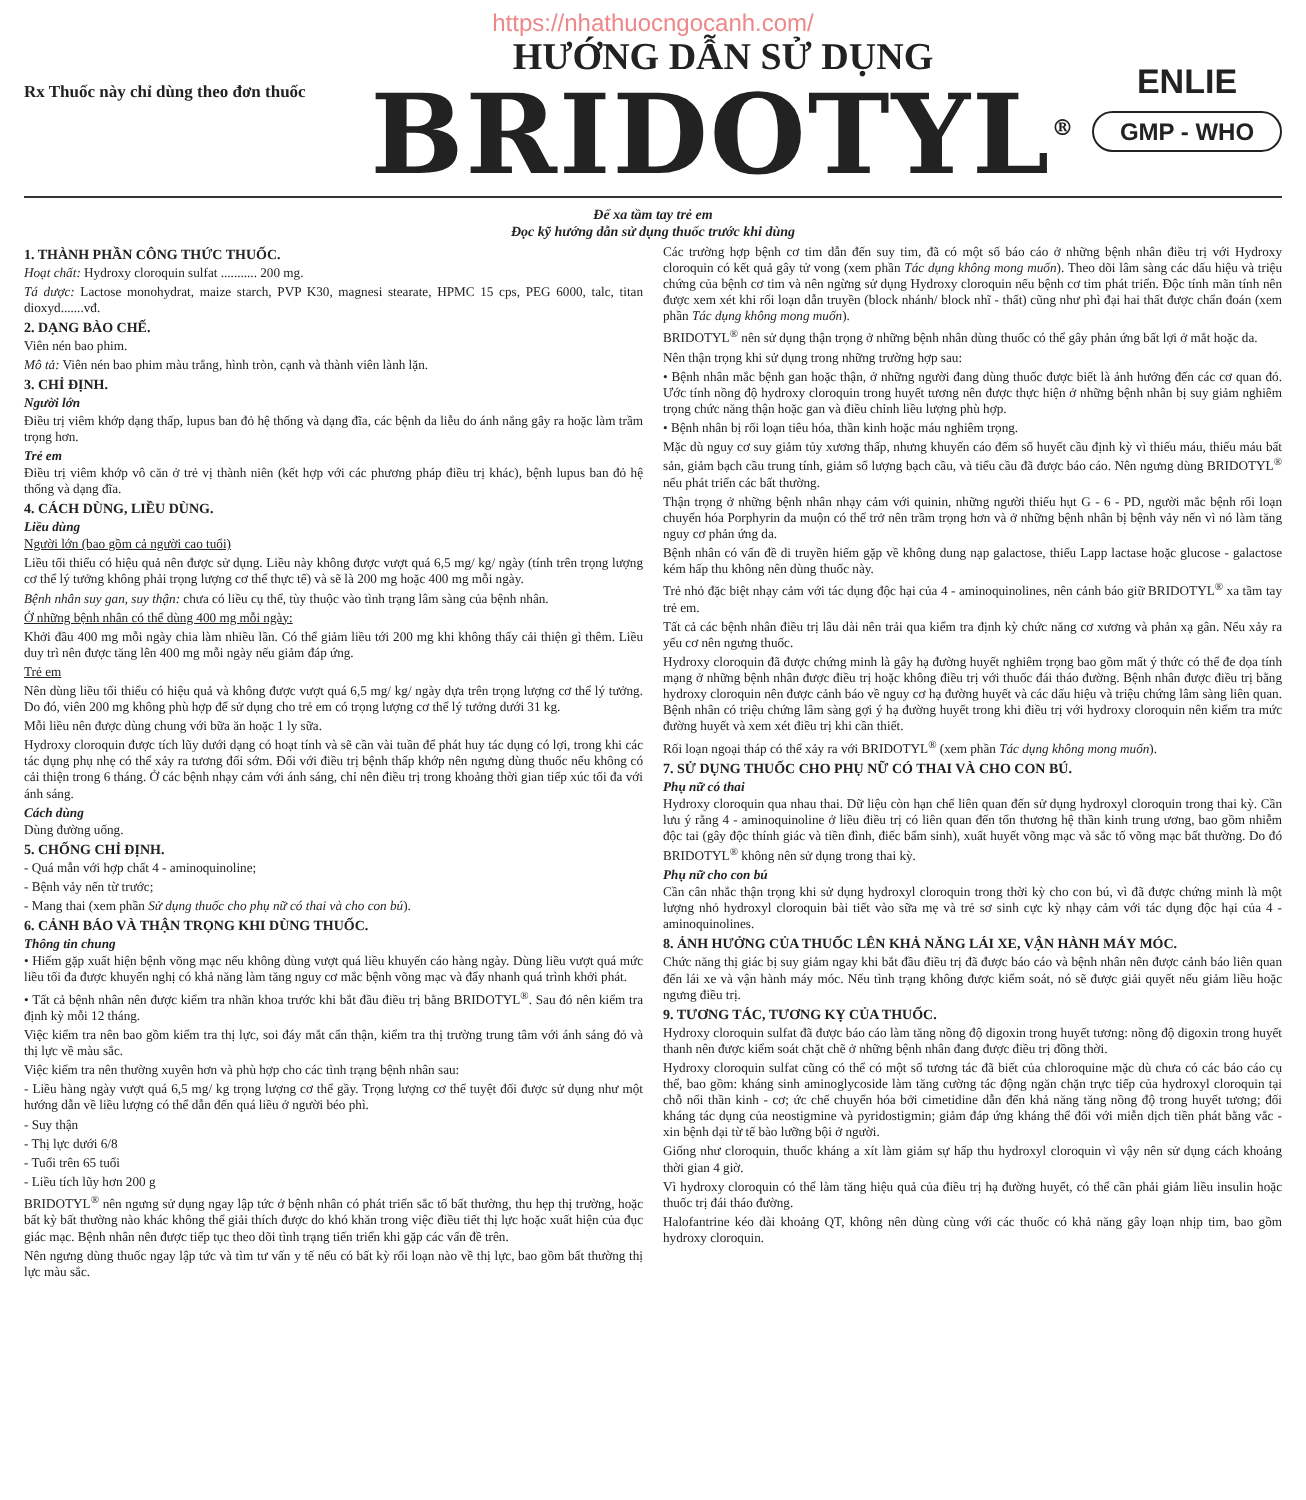https://nhathuocngocanh.com/
Rx Thuốc này chỉ dùng theo đơn thuốc
HƯỚNG DẪN SỬ DỤNG
BRIDOTYL<sup>®</sup>
ENLIE
GMP - WHO
Để xa tầm tay trẻ em
Đọc kỹ hướng dẫn sử dụng thuốc trước khi dùng
1. THÀNH PHẦN CÔNG THỨC THUỐC.
Hoạt chất: Hydroxy cloroquin sulfat ........... 200 mg.
Tá dược: Lactose monohydrat, maize starch, PVP K30, magnesi stearate, HPMC 15 cps, PEG 6000, talc, titan dioxyd.......vđ.
2. DẠNG BÀO CHẾ.
Viên nén bao phim.
Mô tả: Viên nén bao phim màu trắng, hình tròn, cạnh và thành viên lành lặn.
3. CHỈ ĐỊNH.
Người lớn
Điều trị viêm khớp dạng thấp, lupus ban đỏ hệ thống và dạng đĩa, các bệnh da liễu do ánh nắng gây ra hoặc làm trầm trọng hơn.
Trẻ em
Điều trị viêm khớp vô căn ở trẻ vị thành niên (kết hợp với các phương pháp điều trị khác), bệnh lupus ban đỏ hệ thống và dạng đĩa.
4. CÁCH DÙNG, LIỀU DÙNG.
Liều dùng
Người lớn (bao gồm cả người cao tuổi)
Liều tối thiểu có hiệu quả nên được sử dụng. Liều này không được vượt quá 6,5 mg/ kg/ ngày (tính trên trọng lượng cơ thể lý tưởng không phải trọng lượng cơ thể thực tế) và sẽ là 200 mg hoặc 400 mg mỗi ngày.
Bệnh nhân suy gan, suy thận: chưa có liều cụ thể, tùy thuộc vào tình trạng lâm sàng của bệnh nhân.
Ở những bệnh nhân có thể dùng 400 mg mỗi ngày:
Khởi đầu 400 mg mỗi ngày chia làm nhiều lần. Có thể giảm liều tới 200 mg khi không thấy cải thiện gì thêm. Liều duy trì nên được tăng lên 400 mg mỗi ngày nếu giảm đáp ứng.
Trẻ em
Nên dùng liều tối thiểu có hiệu quả và không được vượt quá 6,5 mg/ kg/ ngày dựa trên trọng lượng cơ thể lý tưởng. Do đó, viên 200 mg không phù hợp để sử dụng cho trẻ em có trọng lượng cơ thể lý tưởng dưới 31 kg.
Mỗi liều nên được dùng chung với bữa ăn hoặc 1 ly sữa.
Hydroxy cloroquin được tích lũy dưới dạng có hoạt tính và sẽ cần vài tuần để phát huy tác dụng có lợi, trong khi các tác dụng phụ nhẹ có thể xảy ra tương đối sớm. Đối với điều trị bệnh thấp khớp nên ngưng dùng thuốc nếu không có cải thiện trong 6 tháng. Ở các bệnh nhạy cảm với ánh sáng, chỉ nên điều trị trong khoảng thời gian tiếp xúc tối đa với ánh sáng.
Cách dùng
Dùng đường uống.
5. CHỐNG CHỈ ĐỊNH.
- Quá mẫn với hợp chất 4 - aminoquinoline;
- Bệnh vảy nến từ trước;
- Mang thai (xem phần Sử dụng thuốc cho phụ nữ có thai và cho con bú).
6. CẢNH BÁO VÀ THẬN TRỌNG KHI DÙNG THUỐC.
Thông tin chung
• Hiếm gặp xuất hiện bệnh võng mạc nếu không dùng vượt quá liều khuyến cáo hàng ngày. Dùng liều vượt quá mức liều tối đa được khuyến nghị có khả năng làm tăng nguy cơ mắc bệnh võng mạc và đẩy nhanh quá trình khởi phát.
• Tất cả bệnh nhân nên được kiểm tra nhãn khoa trước khi bắt đầu điều trị bằng BRIDOTYL<sup>®</sup>. Sau đó nên kiểm tra định kỳ mỗi 12 tháng.
Việc kiểm tra nên bao gồm kiểm tra thị lực, soi đáy mắt cẩn thận, kiểm tra thị trường trung tâm với ánh sáng đỏ và thị lực về màu sắc.
Việc kiểm tra nên thường xuyên hơn và phù hợp cho các tình trạng bệnh nhân sau:
- Liều hàng ngày vượt quá 6,5 mg/ kg trọng lượng cơ thể gầy. Trọng lượng cơ thể tuyệt đối được sử dụng như một hướng dẫn về liều lượng có thể dẫn đến quá liều ở người béo phì.
- Suy thận
- Thị lực dưới 6/8
- Tuổi trên 65 tuổi
- Liều tích lũy hơn 200 g
BRIDOTYL<sup>®</sup> nên ngưng sử dụng ngay lập tức ở bệnh nhân có phát triển sắc tố bất thường, thu hẹp thị trường, hoặc bất kỳ bất thường nào khác không thể giải thích được do khó khăn trong việc điều tiết thị lực hoặc xuất hiện của đục giác mạc. Bệnh nhân nên được tiếp tục theo dõi tình trạng tiến triển khi gặp các vấn đề trên.
Nên ngưng dùng thuốc ngay lập tức và tìm tư vấn y tế nếu có bất kỳ rối loạn nào về thị lực, bao gồm bất thường thị lực màu sắc.
Các trường hợp bệnh cơ tim dẫn đến suy tim, đã có một số báo cáo ở những bệnh nhân điều trị với Hydroxy cloroquin có kết quả gây tử vong (xem phần Tác dụng không mong muốn). Theo dõi lâm sàng các dấu hiệu và triệu chứng của bệnh cơ tim và nên ngừng sử dụng Hydroxy cloroquin nếu bệnh cơ tim phát triển. Độc tính mãn tính nên được xem xét khi rối loạn dẫn truyền (block nhánh/ block nhĩ - thất) cũng như phì đại hai thất được chẩn đoán (xem phần Tác dụng không mong muốn).
BRIDOTYL<sup>®</sup> nên sử dụng thận trọng ở những bệnh nhân dùng thuốc có thể gây phản ứng bất lợi ở mắt hoặc da.
Nên thận trọng khi sử dụng trong những trường hợp sau:
• Bệnh nhân mắc bệnh gan hoặc thận, ở những người đang dùng thuốc được biết là ảnh hưởng đến các cơ quan đó. Ước tính nồng độ hydroxy cloroquin trong huyết tương nên được thực hiện ở những bệnh nhân bị suy giảm nghiêm trọng chức năng thận hoặc gan và điều chỉnh liều lượng phù hợp.
• Bệnh nhân bị rối loạn tiêu hóa, thần kinh hoặc máu nghiêm trọng.
Mặc dù nguy cơ suy giảm tủy xương thấp, nhưng khuyến cáo đếm số huyết cầu định kỳ vì thiếu máu, thiếu máu bất sản, giảm bạch cầu trung tính, giảm số lượng bạch cầu, và tiểu cầu đã được báo cáo. Nên ngưng dùng BRIDOTYL<sup>®</sup> nếu phát triển các bất thường.
Thận trọng ở những bệnh nhân nhạy cảm với quinin, những người thiếu hụt G - 6 - PD, người mắc bệnh rối loạn chuyển hóa Porphyrin da muộn có thể trở nên trầm trọng hơn và ở những bệnh nhân bị bệnh vảy nến vì nó làm tăng nguy cơ phản ứng da.
Bệnh nhân có vấn đề di truyền hiếm gặp về không dung nạp galactose, thiếu Lapp lactase hoặc glucose - galactose kém hấp thu không nên dùng thuốc này.
Trẻ nhỏ đặc biệt nhạy cảm với tác dụng độc hại của 4 - aminoquinolines, nên cảnh báo giữ BRIDOTYL<sup>®</sup> xa tầm tay trẻ em.
Tất cả các bệnh nhân điều trị lâu dài nên trải qua kiểm tra định kỳ chức năng cơ xương và phản xạ gân. Nếu xảy ra yếu cơ nên ngưng thuốc.
Hydroxy cloroquin đã được chứng minh là gây hạ đường huyết nghiêm trọng bao gồm mất ý thức có thể đe dọa tính mạng ở những bệnh nhân được điều trị hoặc không điều trị với thuốc đái tháo đường. Bệnh nhân được điều trị bằng hydroxy cloroquin nên được cảnh báo về nguy cơ hạ đường huyết và các dấu hiệu và triệu chứng lâm sàng liên quan. Bệnh nhân có triệu chứng lâm sàng gợi ý hạ đường huyết trong khi điều trị với hydroxy cloroquin nên kiểm tra mức đường huyết và xem xét điều trị khi cần thiết.
Rối loạn ngoại tháp có thể xảy ra với BRIDOTYL<sup>®</sup> (xem phần Tác dụng không mong muốn).
7. SỬ DỤNG THUỐC CHO PHỤ NỮ CÓ THAI VÀ CHO CON BÚ.
Phụ nữ có thai
Hydroxy cloroquin qua nhau thai. Dữ liệu còn hạn chế liên quan đến sử dụng hydroxyl cloroquin trong thai kỳ. Cần lưu ý rằng 4 - aminoquinoline ở liều điều trị có liên quan đến tổn thương hệ thần kinh trung ương, bao gồm nhiễm độc tai (gây độc thính giác và tiền đình, điếc bẩm sinh), xuất huyết võng mạc và sắc tố võng mạc bất thường. Do đó BRIDOTYL<sup>®</sup> không nên sử dụng trong thai kỳ.
Phụ nữ cho con bú
Cần cân nhắc thận trọng khi sử dụng hydroxyl cloroquin trong thời kỳ cho con bú, vì đã được chứng minh là một lượng nhỏ hydroxyl cloroquin bài tiết vào sữa mẹ và trẻ sơ sinh cực kỳ nhạy cảm với tác dụng độc hại của 4 - aminoquinolines.
8. ẢNH HƯỞNG CỦA THUỐC LÊN KHẢ NĂNG LÁI XE, VẬN HÀNH MÁY MÓC.
Chức năng thị giác bị suy giảm ngay khi bắt đầu điều trị đã được báo cáo và bệnh nhân nên được cảnh báo liên quan đến lái xe và vận hành máy móc. Nếu tình trạng không được kiểm soát, nó sẽ được giải quyết nếu giảm liều hoặc ngưng điều trị.
9. TƯƠNG TÁC, TƯƠNG KỴ CỦA THUỐC.
Hydroxy cloroquin sulfat đã được báo cáo làm tăng nồng độ digoxin trong huyết tương: nồng độ digoxin trong huyết thanh nên được kiểm soát chặt chẽ ở những bệnh nhân đang được điều trị đồng thời.
Hydroxy cloroquin sulfat cũng có thể có một số tương tác đã biết của chloroquine mặc dù chưa có các báo cáo cụ thể, bao gồm: kháng sinh aminoglycoside làm tăng cường tác động ngăn chặn trực tiếp của hydroxyl cloroquin tại chỗ nối thần kinh - cơ; ức chế chuyển hóa bởi cimetidine dẫn đến khả năng tăng nồng độ trong huyết tương; đối kháng tác dụng của neostigmine và pyridostigmin; giảm đáp ứng kháng thể đối với miễn dịch tiền phát bằng vắc - xin bệnh dại từ tế bào lưỡng bội ở người.
Giống như cloroquin, thuốc kháng a xít làm giảm sự hấp thu hydroxyl cloroquin vì vậy nên sử dụng cách khoảng thời gian 4 giờ.
Vì hydroxy cloroquin có thể làm tăng hiệu quả của điều trị hạ đường huyết, có thể cần phải giảm liều insulin hoặc thuốc trị đái tháo đường.
Halofantrine kéo dài khoảng QT, không nên dùng cùng với các thuốc có khả năng gây loạn nhịp tim, bao gồm hydroxy cloroquin.